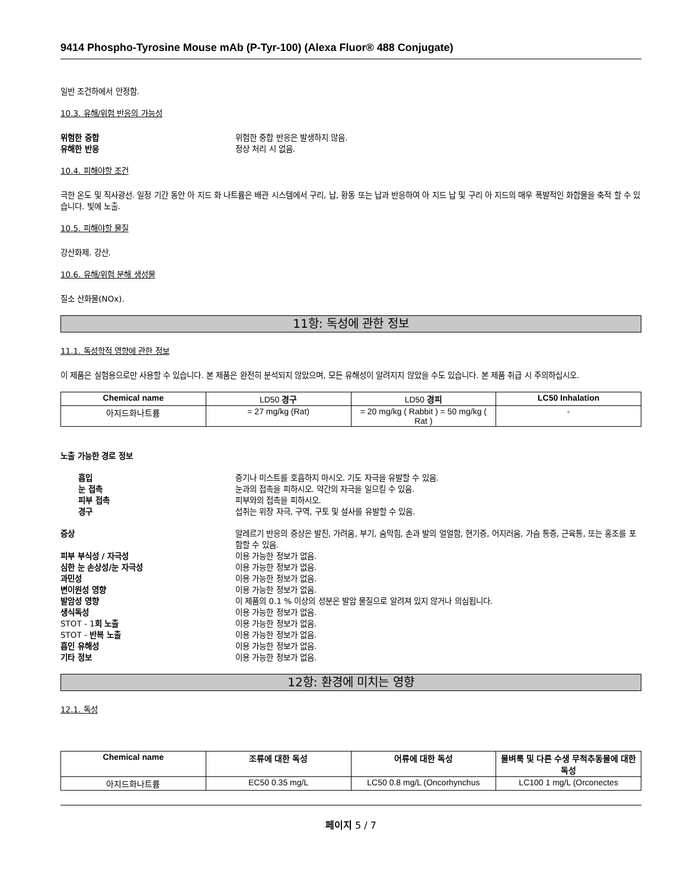9414 Phospho-Tyrosine Mouse mAb (P-Tyr-100) (Alexa Fluor® 488 Conjugate)
일반 조건하에서 안정함.
10.3. 유해/위험 반응의 가능성
위험한 중합 위험한 중합 반응은 발생하지 않음. 유해한 반응 정상 처리 시 없음.
10.4. 피해야할 조건
극한 온도 및 직사광선. 일정 기간 동안 아 지드 화 나트륨은 배관 시스템에서 구리, 납, 황동 또는 납과 반응하여 아 지드 납 및 구리 아 지드의 매우 폭발적인 화합물을 축적 할 수 있습니다. 빛에 노출.
10.5. 피해야할 물질
강산화제. 강산.
10.6. 유해/위험 분해 생성물
질소 산화물(NOx).
11항: 독성에 관한 정보
11.1. 독성학적 영향에 관한 정보
이 제품은 실험용으로만 사용할 수 있습니다. 본 제품은 완전히 분석되지 않았으며, 모든 유해성이 알려지지 않았을 수도 있습니다. 본 제품 취급 시 주의하십시오.
| Chemical name | LD50 경구 | LD50 경피 | LC50 Inhalation |
| 아지드화나트륨 | = 27 mg/kg (Rat) | = 20 mg/kg ( Rabbit ) = 50 mg/kg ( Rat ) | - |
노출 가능한 경로 정보
흡입 증기나 미스트를 호흡하지 마시오. 기도 자극을 유발할 수 있음. 눈 접촉 눈과의 접촉을 피하시오. 약간의 자극을 일으킬 수 있음. 피부 접촉 피부와의 접촉을 피하시오. 경구 섭취는 위장 자극, 구역, 구토 및 설사를 유발할 수 있음.
증상 알레르기 반응의 증상은 발진, 가려움, 부기, 숨막힘, 손과 발의 얼얼함, 현기증, 어지러움, 가슴 통증, 근육통, 또는 홍조를 포함할 수 있음. 피부 부식성 / 자극성 이용 가능한 정보가 없음. 심한 눈 손상성/눈 자극성 이용 가능한 정보가 없음. 과민성 이용 가능한 정보가 없음. 변이원성 영향 이용 가능한 정보가 없음. 발암성 영향 이 제품의 0.1 % 이상의 성분은 발암 물질으로 알려져 있지 않거나 의심됩니다. 생식독성 이용 가능한 정보가 없음. STOT - 1회 노출 이용 가능한 정보가 없음. STOT - 반복 노출 이용 가능한 정보가 없음. 흡인 유해성 이용 가능한 정보가 없음. 기타 정보 이용 가능한 정보가 없음.
12항: 환경에 미치는 영향
12.1. 독성
| Chemical name | 조류에 대한 독성 | 어류에 대한 독성 | 물벼룩 및 다른 수생 무척추동물에 대한 독성 |
| --- | --- | --- | --- |
| 아지드화나트륨 | EC50 0.35 mg/L | LC50 0.8 mg/L (Oncorhynchus | LC100 1 mg/L (Orconectes |
페이지 5 / 7